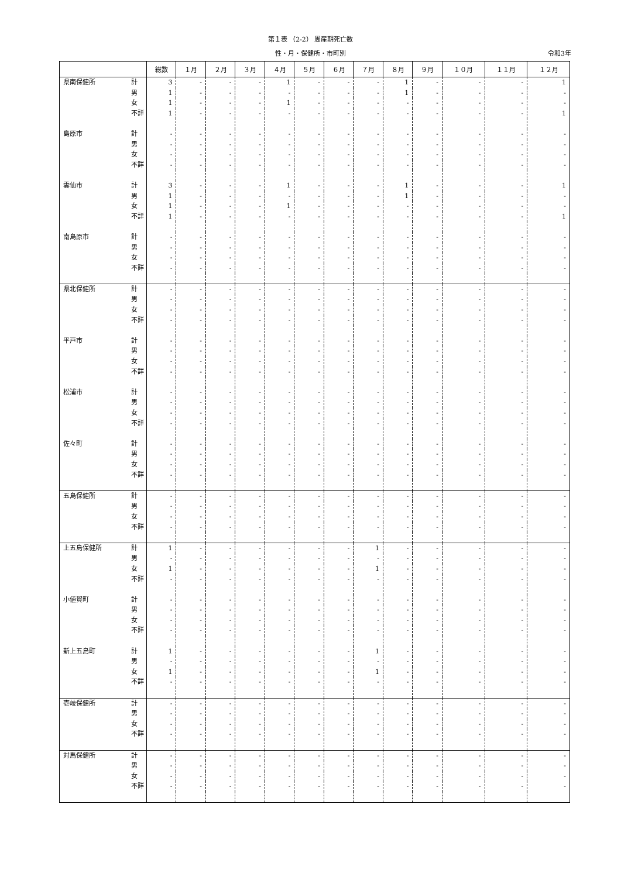第１表 （2-2） 周産期死亡数
性・月・保健所・市町別 令和3年
| | | 総数 | １月 | ２月 | ３月 | ４月 | ５月 | ６月 | ７月 | ８月 | ９月 | １０月 | １１月 | １２月 |
| --- | --- | --- | --- | --- | --- | --- | --- | --- | --- | --- | --- | --- | --- | --- |
| 県南保健所 | 計 | 3 | - | - | - | 1 | - | - | - | 1 | - | - | - | 1 |
| | 男 | 1 | - | - | - | - | - | - | - | 1 | - | - | - | - |
| | 女 | 1 | - | - | - | 1 | - | - | - | - | - | - | - | - |
| | 不詳 | 1 | - | - | - | - | - | - | - | - | - | - | - | 1 |
| 島原市 | 計 | - | - | - | - | - | - | - | - | - | - | - | - | - |
| | 男 | - | - | - | - | - | - | - | - | - | - | - | - | - |
| | 女 | - | - | - | - | - | - | - | - | - | - | - | - | - |
| | 不詳 | - | - | - | - | - | - | - | - | - | - | - | - | - |
| 雲仙市 | 計 | 3 | - | - | - | 1 | - | - | - | 1 | - | - | - | 1 |
| | 男 | 1 | - | - | - | - | - | - | - | 1 | - | - | - | - |
| | 女 | 1 | - | - | - | 1 | - | - | - | - | - | - | - | - |
| | 不詳 | 1 | - | - | - | - | - | - | - | - | - | - | - | 1 |
| 南島原市 | 計 | - | - | - | - | - | - | - | - | - | - | - | - | - |
| | 男 | - | - | - | - | - | - | - | - | - | - | - | - | - |
| | 女 | - | - | - | - | - | - | - | - | - | - | - | - | - |
| | 不詳 | - | - | - | - | - | - | - | - | - | - | - | - | - |
| 県北保健所 | 計 | - | - | - | - | - | - | - | - | - | - | - | - | - |
| | 男 | - | - | - | - | - | - | - | - | - | - | - | - | - |
| | 女 | - | - | - | - | - | - | - | - | - | - | - | - | - |
| | 不詳 | - | - | - | - | - | - | - | - | - | - | - | - | - |
| 平戸市 | 計 | - | - | - | - | - | - | - | - | - | - | - | - | - |
| | 男 | - | - | - | - | - | - | - | - | - | - | - | - | - |
| | 女 | - | - | - | - | - | - | - | - | - | - | - | - | - |
| | 不詳 | - | - | - | - | - | - | - | - | - | - | - | - | - |
| 松浦市 | 計 | - | - | - | - | - | - | - | - | - | - | - | - | - |
| | 男 | - | - | - | - | - | - | - | - | - | - | - | - | - |
| | 女 | - | - | - | - | - | - | - | - | - | - | - | - | - |
| | 不詳 | - | - | - | - | - | - | - | - | - | - | - | - | - |
| 佐々町 | 計 | - | - | - | - | - | - | - | - | - | - | - | - | - |
| | 男 | - | - | - | - | - | - | - | - | - | - | - | - | - |
| | 女 | - | - | - | - | - | - | - | - | - | - | - | - | - |
| | 不詳 | - | - | - | - | - | - | - | - | - | - | - | - | - |
| 五島保健所 | 計 | - | - | - | - | - | - | - | - | - | - | - | - | - |
| | 男 | - | - | - | - | - | - | - | - | - | - | - | - | - |
| | 女 | - | - | - | - | - | - | - | - | - | - | - | - | - |
| | 不詳 | - | - | - | - | - | - | - | - | - | - | - | - | - |
| 上五島保健所 | 計 | 1 | - | - | - | - | - | - | 1 | - | - | - | - | - |
| | 男 | - | - | - | - | - | - | - | - | - | - | - | - | - |
| | 女 | 1 | - | - | - | - | - | - | 1 | - | - | - | - | - |
| | 不詳 | - | - | - | - | - | - | - | - | - | - | - | - | - |
| 小値賀町 | 計 | - | - | - | - | - | - | - | - | - | - | - | - | - |
| | 男 | - | - | - | - | - | - | - | - | - | - | - | - | - |
| | 女 | - | - | - | - | - | - | - | - | - | - | - | - | - |
| | 不詳 | - | - | - | - | - | - | - | - | - | - | - | - | - |
| 新上五島町 | 計 | 1 | - | - | - | - | - | - | 1 | - | - | - | - | - |
| | 男 | - | - | - | - | - | - | - | - | - | - | - | - | - |
| | 女 | 1 | - | - | - | - | - | - | 1 | - | - | - | - | - |
| | 不詳 | - | - | - | - | - | - | - | - | - | - | - | - | - |
| 壱岐保健所 | 計 | - | - | - | - | - | - | - | - | - | - | - | - | - |
| | 男 | - | - | - | - | - | - | - | - | - | - | - | - | - |
| | 女 | - | - | - | - | - | - | - | - | - | - | - | - | - |
| | 不詳 | - | - | - | - | - | - | - | - | - | - | - | - | - |
| 対馬保健所 | 計 | - | - | - | - | - | - | - | - | - | - | - | - | - |
| | 男 | - | - | - | - | - | - | - | - | - | - | - | - | - |
| | 女 | - | - | - | - | - | - | - | - | - | - | - | - | - |
| | 不詳 | - | - | - | - | - | - | - | - | - | - | - | - | - |